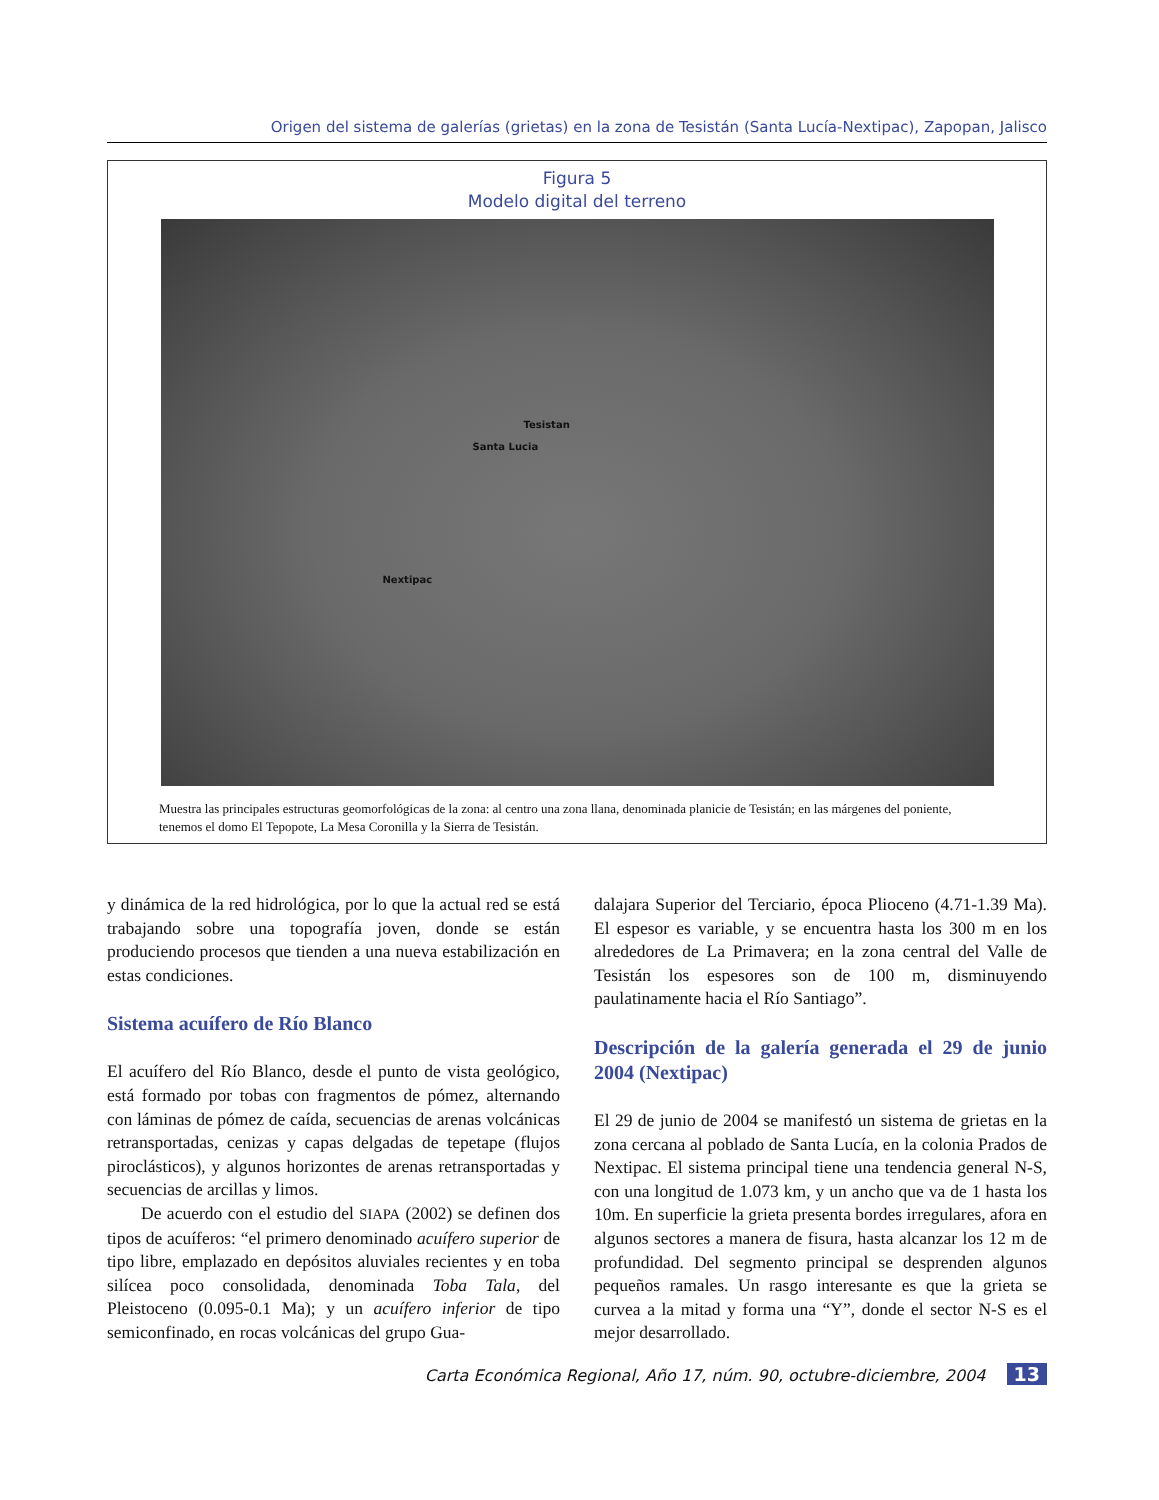Origen del sistema de galerías (grietas) en la zona de Tesistán (Santa Lucía-Nextipac), Zapopan, Jalisco
Figura 5
Modelo digital del terreno
Tesistan
Santa Lucia
Nextipac
Muestra las principales estructuras geomorfológicas de la zona: al centro una zona llana, denominada planicie de Tesistán; en las márgenes del poniente, tenemos el domo El Tepopote, La Mesa Coronilla y la Sierra de Tesistán.
y dinámica de la red hidrológica, por lo que la actual red se está trabajando sobre una topografía joven, donde se están produciendo procesos que tienden a una nueva estabilización en estas condiciones.
Sistema acuífero de Río Blanco
El acuífero del Río Blanco, desde el punto de vista geológico, está formado por tobas con fragmentos de pómez, alternando con láminas de pómez de caída, secuencias de arenas volcánicas retransportadas, cenizas y capas delgadas de tepetape (flujos piroclásticos), y algunos horizontes de arenas retransportadas y secuencias de arcillas y limos.
De acuerdo con el estudio del SIAPA (2002) se definen dos tipos de acuíferos: “el primero denominado acuífero superior de tipo libre, emplazado en depósitos aluviales recientes y en toba silícea poco consolidada, denominada Toba Tala, del Pleistoceno (0.095-0.1 Ma); y un acuífero inferior de tipo semiconfinado, en rocas volcánicas del grupo Gua-
dalajara Superior del Terciario, época Plioceno (4.71-1.39 Ma). El espesor es variable, y se encuentra hasta los 300 m en los alrededores de La Primavera; en la zona central del Valle de Tesistán los espesores son de 100 m, disminuyendo paulatinamente hacia el Río Santiago”.
Descripción de la galería generada el 29 de junio 2004 (Nextipac)
El 29 de junio de 2004 se manifestó un sistema de grietas en la zona cercana al poblado de Santa Lucía, en la colonia Prados de Nextipac. El sistema principal tiene una tendencia general N-S, con una longitud de 1.073 km, y un ancho que va de 1 hasta los 10m. En superficie la grieta presenta bordes irregulares, afora en algunos sectores a manera de fisura, hasta alcanzar los 12 m de profundidad. Del segmento principal se desprenden algunos pequeños ramales. Un rasgo interesante es que la grieta se curvea a la mitad y forma una “Y”, donde el sector N-S es el mejor desarrollado.
Carta Económica Regional, Año 17, núm. 90, octubre-diciembre, 2004 13